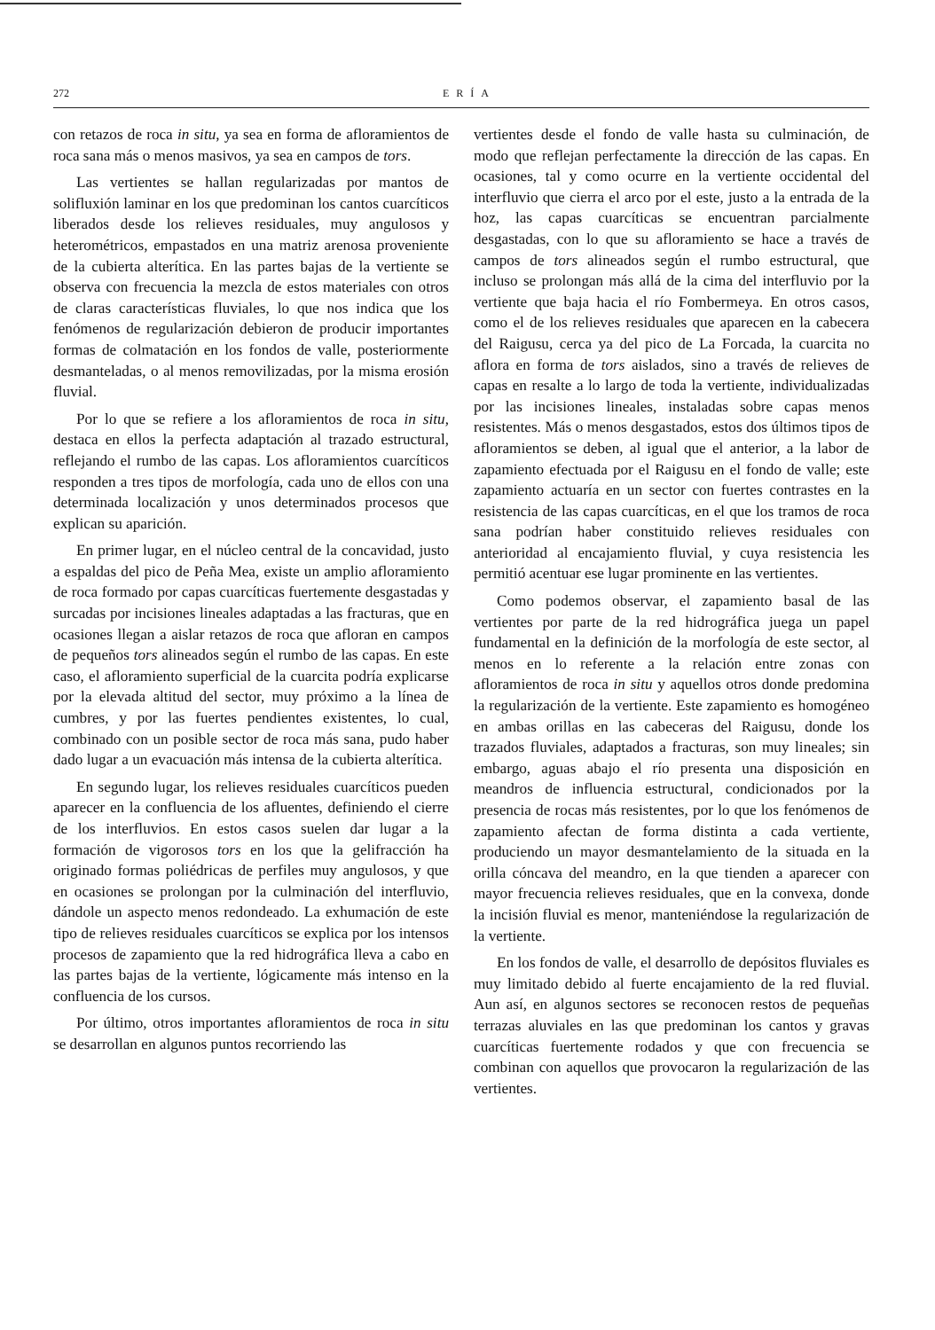272 ERÍA
con retazos de roca in situ, ya sea en forma de afloramientos de roca sana más o menos masivos, ya sea en campos de tors.
Las vertientes se hallan regularizadas por mantos de solifluxión laminar en los que predominan los cantos cuarcíticos liberados desde los relieves residuales, muy angulosos y heterométricos, empastados en una matriz arenosa proveniente de la cubierta alterítica. En las partes bajas de la vertiente se observa con frecuencia la mezcla de estos materiales con otros de claras características fluviales, lo que nos indica que los fenómenos de regularización debieron de producir importantes formas de colmatación en los fondos de valle, posteriormente desmanteladas, o al menos removilizadas, por la misma erosión fluvial.
Por lo que se refiere a los afloramientos de roca in situ, destaca en ellos la perfecta adaptación al trazado estructural, reflejando el rumbo de las capas. Los afloramientos cuarcíticos responden a tres tipos de morfología, cada uno de ellos con una determinada localización y unos determinados procesos que explican su aparición.
En primer lugar, en el núcleo central de la concavidad, justo a espaldas del pico de Peña Mea, existe un amplio afloramiento de roca formado por capas cuarcíticas fuertemente desgastadas y surcadas por incisiones lineales adaptadas a las fracturas, que en ocasiones llegan a aislar retazos de roca que afloran en campos de pequeños tors alineados según el rumbo de las capas. En este caso, el afloramiento superficial de la cuarcita podría explicarse por la elevada altitud del sector, muy próximo a la línea de cumbres, y por las fuertes pendientes existentes, lo cual, combinado con un posible sector de roca más sana, pudo haber dado lugar a un evacuación más intensa de la cubierta alterítica.
En segundo lugar, los relieves residuales cuarcíticos pueden aparecer en la confluencia de los afluentes, definiendo el cierre de los interfluvios. En estos casos suelen dar lugar a la formación de vigorosos tors en los que la gelifracción ha originado formas poliédricas de perfiles muy angulosos, y que en ocasiones se prolongan por la culminación del interfluvio, dándole un aspecto menos redondeado. La exhumación de este tipo de relieves residuales cuarcíticos se explica por los intensos procesos de zapamiento que la red hidrográfica lleva a cabo en las partes bajas de la vertiente, lógicamente más intenso en la confluencia de los cursos.
Por último, otros importantes afloramientos de roca in situ se desarrollan en algunos puntos recorriendo las
vertientes desde el fondo de valle hasta su culminación, de modo que reflejan perfectamente la dirección de las capas. En ocasiones, tal y como ocurre en la vertiente occidental del interfluvio que cierra el arco por el este, justo a la entrada de la hoz, las capas cuarcíticas se encuentran parcialmente desgastadas, con lo que su afloramiento se hace a través de campos de tors alineados según el rumbo estructural, que incluso se prolongan más allá de la cima del interfluvio por la vertiente que baja hacia el río Fombermeya. En otros casos, como el de los relieves residuales que aparecen en la cabecera del Raigusu, cerca ya del pico de La Forcada, la cuarcita no aflora en forma de tors aislados, sino a través de relieves de capas en resalte a lo largo de toda la vertiente, individualizadas por las incisiones lineales, instaladas sobre capas menos resistentes. Más o menos desgastados, estos dos últimos tipos de afloramientos se deben, al igual que el anterior, a la labor de zapamiento efectuada por el Raigusu en el fondo de valle; este zapamiento actuaría en un sector con fuertes contrastes en la resistencia de las capas cuarcíticas, en el que los tramos de roca sana podrían haber constituido relieves residuales con anterioridad al encajamiento fluvial, y cuya resistencia les permitió acentuar ese lugar prominente en las vertientes.
Como podemos observar, el zapamiento basal de las vertientes por parte de la red hidrográfica juega un papel fundamental en la definición de la morfología de este sector, al menos en lo referente a la relación entre zonas con afloramientos de roca in situ y aquellos otros donde predomina la regularización de la vertiente. Este zapamiento es homogéneo en ambas orillas en las cabeceras del Raigusu, donde los trazados fluviales, adaptados a fracturas, son muy lineales; sin embargo, aguas abajo el río presenta una disposición en meandros de influencia estructural, condicionados por la presencia de rocas más resistentes, por lo que los fenómenos de zapamiento afectan de forma distinta a cada vertiente, produciendo un mayor desmantelamiento de la situada en la orilla cóncava del meandro, en la que tienden a aparecer con mayor frecuencia relieves residuales, que en la convexa, donde la incisión fluvial es menor, manteniéndose la regularización de la vertiente.
En los fondos de valle, el desarrollo de depósitos fluviales es muy limitado debido al fuerte encajamiento de la red fluvial. Aun así, en algunos sectores se reconocen restos de pequeñas terrazas aluviales en las que predominan los cantos y gravas cuarcíticas fuertemente rodados y que con frecuencia se combinan con aquellos que provocaron la regularización de las vertientes.